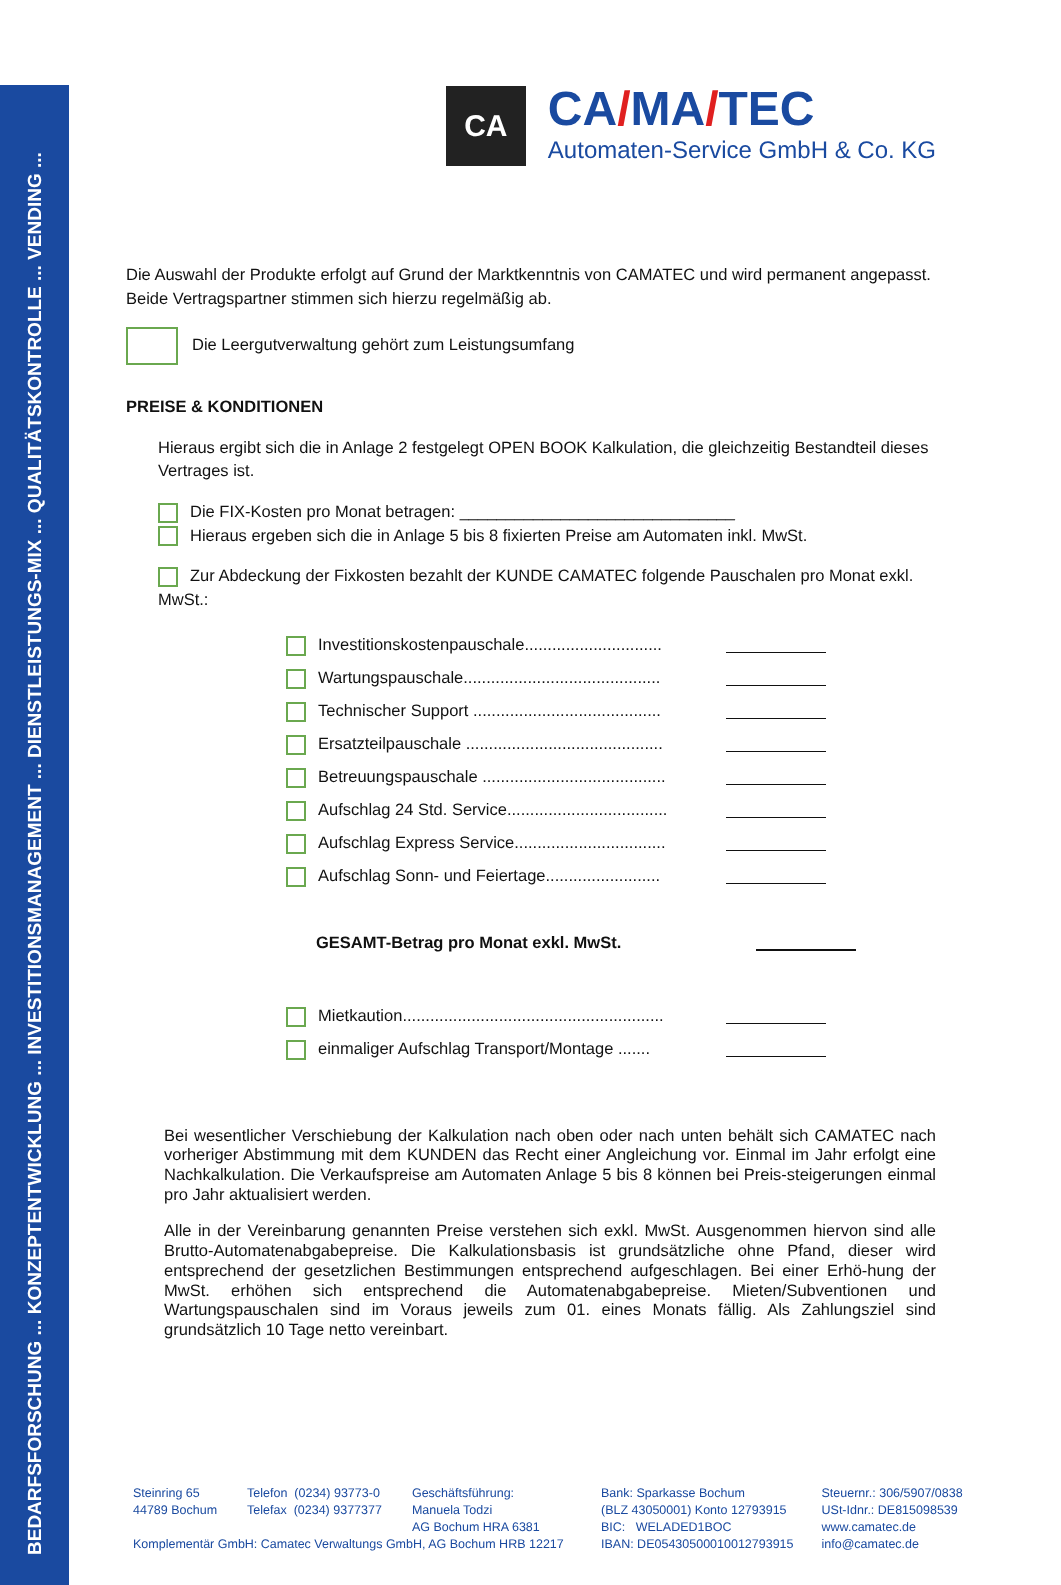BEDARFSFORSCHUNG ... KONZEPTENTWICKLUNG ... INVESTITIONSMANAGEMENT ... DIENSTLEISTUNGS-MIX ... QUALITÄTSKONTROLLE ... VENDING ...
CA
CA/MA/TEC
Automaten-Service GmbH & Co. KG
Die Auswahl der Produkte erfolgt auf Grund der Marktkenntnis von CAMATEC und wird permanent angepasst. Beide Vertragspartner stimmen sich hierzu regelmäßig ab.
Die Leergutverwaltung gehört zum Leistungsumfang
PREISE & KONDITIONEN
Hieraus ergibt sich die in Anlage 2 festgelegt OPEN BOOK Kalkulation, die gleichzeitig Bestandteil dieses Vertrages ist.
Die FIX-Kosten pro Monat betragen: ______________________________
Hieraus ergeben sich die in Anlage 5 bis 8 fixierten Preise am Automaten inkl. MwSt.
Zur Abdeckung der Fixkosten bezahlt der KUNDE CAMATEC folgende Pauschalen pro Monat exkl. MwSt.:
Investitionskostenpauschale..............................
Wartungspauschale...........................................
Technischer Support .........................................
Ersatzteilpauschale ...........................................
Betreuungspauschale ........................................
Aufschlag 24 Std. Service...................................
Aufschlag Express Service.................................
Aufschlag Sonn- und Feiertage.........................
GESAMT-Betrag pro Monat exkl. MwSt.
Mietkaution.........................................................
einmaliger Aufschlag Transport/Montage .......
Bei wesentlicher Verschiebung der Kalkulation nach oben oder nach unten behält sich CAMATEC nach vorheriger Abstimmung mit dem KUNDEN das Recht einer Angleichung vor. Einmal im Jahr erfolgt eine Nachkalkulation. Die Verkaufspreise am Automaten Anlage 5 bis 8 können bei Preis-steigerungen einmal pro Jahr aktualisiert werden.
Alle in der Vereinbarung genannten Preise verstehen sich exkl. MwSt. Ausgenommen hiervon sind alle Brutto-Automatenabgabepreise. Die Kalkulationsbasis ist grundsätzliche ohne Pfand, dieser wird entsprechend der gesetzlichen Bestimmungen entsprechend aufgeschlagen. Bei einer Erhö-hung der MwSt. erhöhen sich entsprechend die Automatenabgabepreise. Mieten/Subventionen und Wartungspauschalen sind im Voraus jeweils zum 01. eines Monats fällig. Als Zahlungsziel sind grundsätzlich 10 Tage netto vereinbart.
Steinring 65
44789 Bochum
Telefon (0234) 93773-0
Telefax (0234) 9377377
Geschäftsführung:
Manuela Todzi
AG Bochum HRA 6381
Komplementär GmbH: Camatec Verwaltungs GmbH, AG Bochum HRB 12217
Bank: Sparkasse Bochum
(BLZ 43050001) Konto 12793915
BIC: WELADED1BOC
IBAN: DE05430500010012793915
Steuernr.: 306/5907/0838
USt-Idnr.: DE815098539
www.camatec.de
info@camatec.de